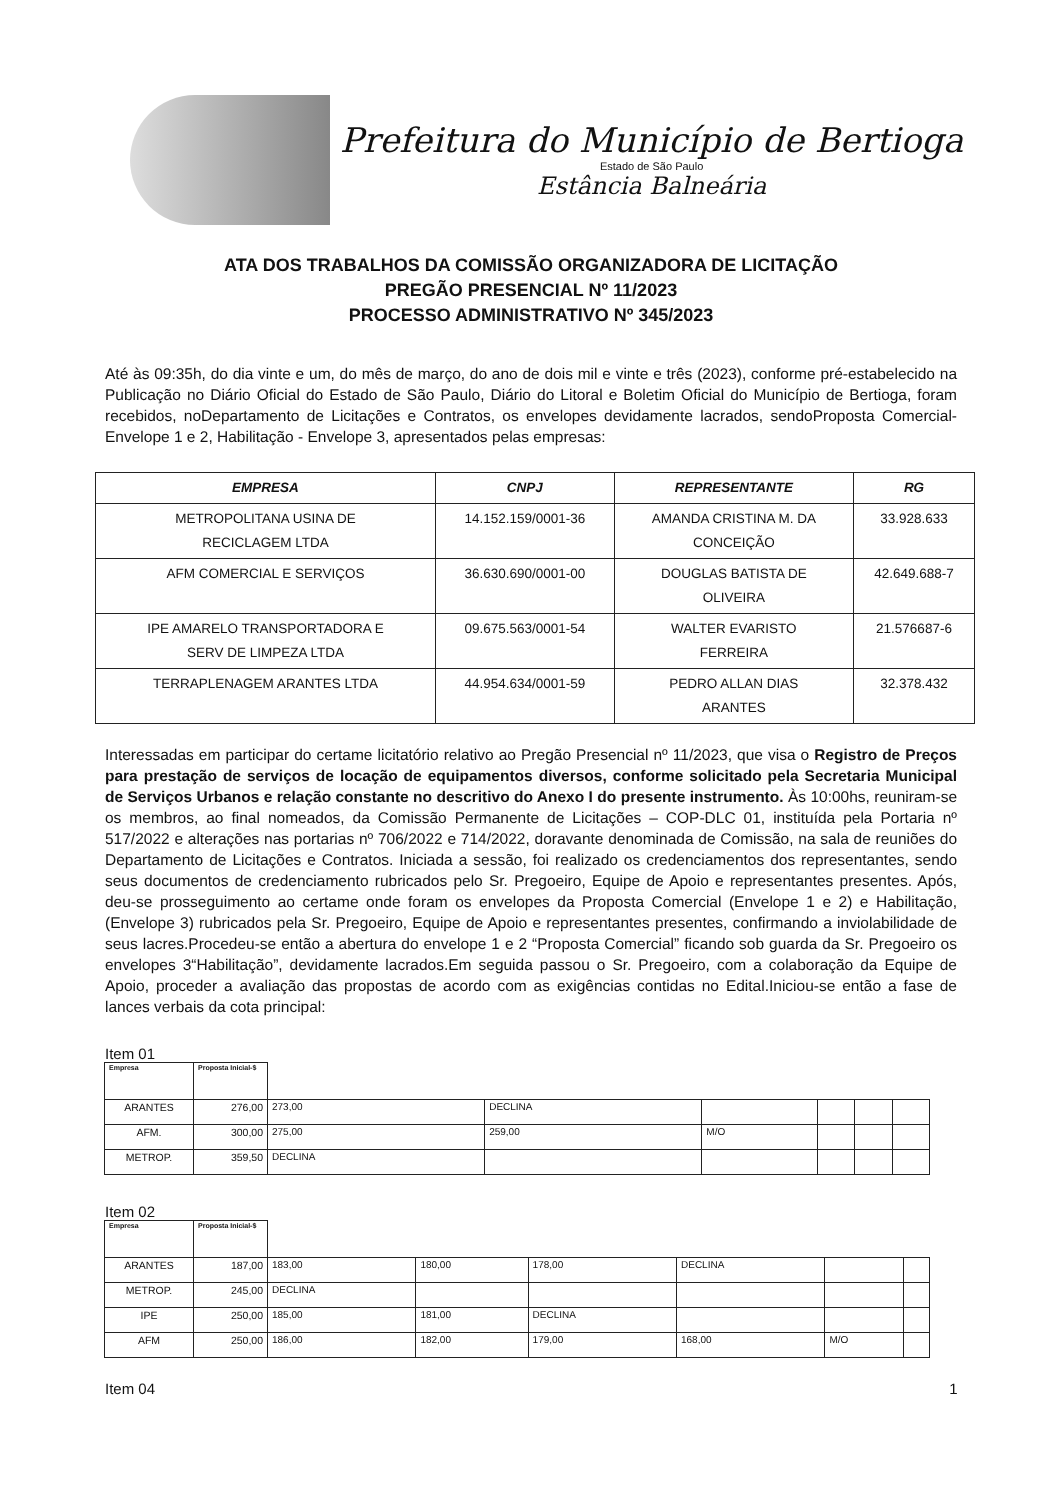Prefeitura do Município de Bertioga
Estado de São Paulo
Estância Balneária
ATA DOS TRABALHOS DA COMISSÃO ORGANIZADORA DE LICITAÇÃO
PREGÃO PRESENCIAL Nº 11/2023
PROCESSO ADMINISTRATIVO Nº 345/2023
Até às 09:35h, do dia vinte e um, do mês de março, do ano de dois mil e vinte e três (2023), conforme pré-estabelecido na Publicação no Diário Oficial do Estado de São Paulo, Diário do Litoral e Boletim Oficial do Município de Bertioga, foram recebidos, noDepartamento de Licitações e Contratos, os envelopes devidamente lacrados, sendoProposta Comercial- Envelope 1 e 2, Habilitação - Envelope 3, apresentados pelas empresas:
| EMPRESA | CNPJ | REPRESENTANTE | RG |
| --- | --- | --- | --- |
| METROPOLITANA USINA DE RECICLAGEM LTDA | 14.152.159/0001-36 | AMANDA CRISTINA M. DA CONCEIÇÃO | 33.928.633 |
| AFM COMERCIAL E SERVIÇOS | 36.630.690/0001-00 | DOUGLAS BATISTA DE OLIVEIRA | 42.649.688-7 |
| IPE AMARELO TRANSPORTADORA E SERV DE LIMPEZA LTDA | 09.675.563/0001-54 | WALTER EVARISTO FERREIRA | 21.576687-6 |
| TERRAPLENAGEM ARANTES LTDA | 44.954.634/0001-59 | PEDRO ALLAN DIAS ARANTES | 32.378.432 |
Interessadas em participar do certame licitatório relativo ao Pregão Presencial nº 11/2023, que visa o Registro de Preços para prestação de serviços de locação de equipamentos diversos, conforme solicitado pela Secretaria Municipal de Serviços Urbanos e relação constante no descritivo do Anexo I do presente instrumento. Às 10:00hs, reuniram-se os membros, ao final nomeados, da Comissão Permanente de Licitações – COP-DLC 01, instituída pela Portaria nº 517/2022 e alterações nas portarias nº 706/2022 e 714/2022, doravante denominada de Comissão, na sala de reuniões do Departamento de Licitações e Contratos. Iniciada a sessão, foi realizado os credenciamentos dos representantes, sendo seus documentos de credenciamento rubricados pelo Sr. Pregoeiro, Equipe de Apoio e representantes presentes. Após, deu-se prosseguimento ao certame onde foram os envelopes da Proposta Comercial (Envelope 1 e 2) e Habilitação, (Envelope 3) rubricados pela Sr. Pregoeiro, Equipe de Apoio e representantes presentes, confirmando a inviolabilidade de seus lacres.Procedeu-se então a abertura do envelope 1 e 2 “Proposta Comercial” ficando sob guarda da Sr. Pregoeiro os envelopes 3“Habilitação”, devidamente lacrados.Em seguida passou o Sr. Pregoeiro, com a colaboração da Equipe de Apoio, proceder a avaliação das propostas de acordo com as exigências contidas no Edital.Iniciou-se então a fase de lances verbais da cota principal:
Item 01
| Empresa | Proposta Inicial-$ | | | | | | |
| ARANTES | 276,00 | 273,00 | DECLINA | | | | |
| AFM. | 300,00 | 275,00 | 259,00 | M/O | | | |
| METROP. | 359,50 | DECLINA | | | | | |
Item 02
| Empresa | Proposta Inicial-$ | | | | | | |
| ARANTES | 187,00 | 183,00 | 180,00 | 178,00 | DECLINA | | |
| METROP. | 245,00 | DECLINA | | | | | |
| IPE | 250,00 | 185,00 | 181,00 | DECLINA | | | |
| AFM | 250,00 | 186,00 | 182,00 | 179,00 | 168,00 | M/O | |
Item 04 1